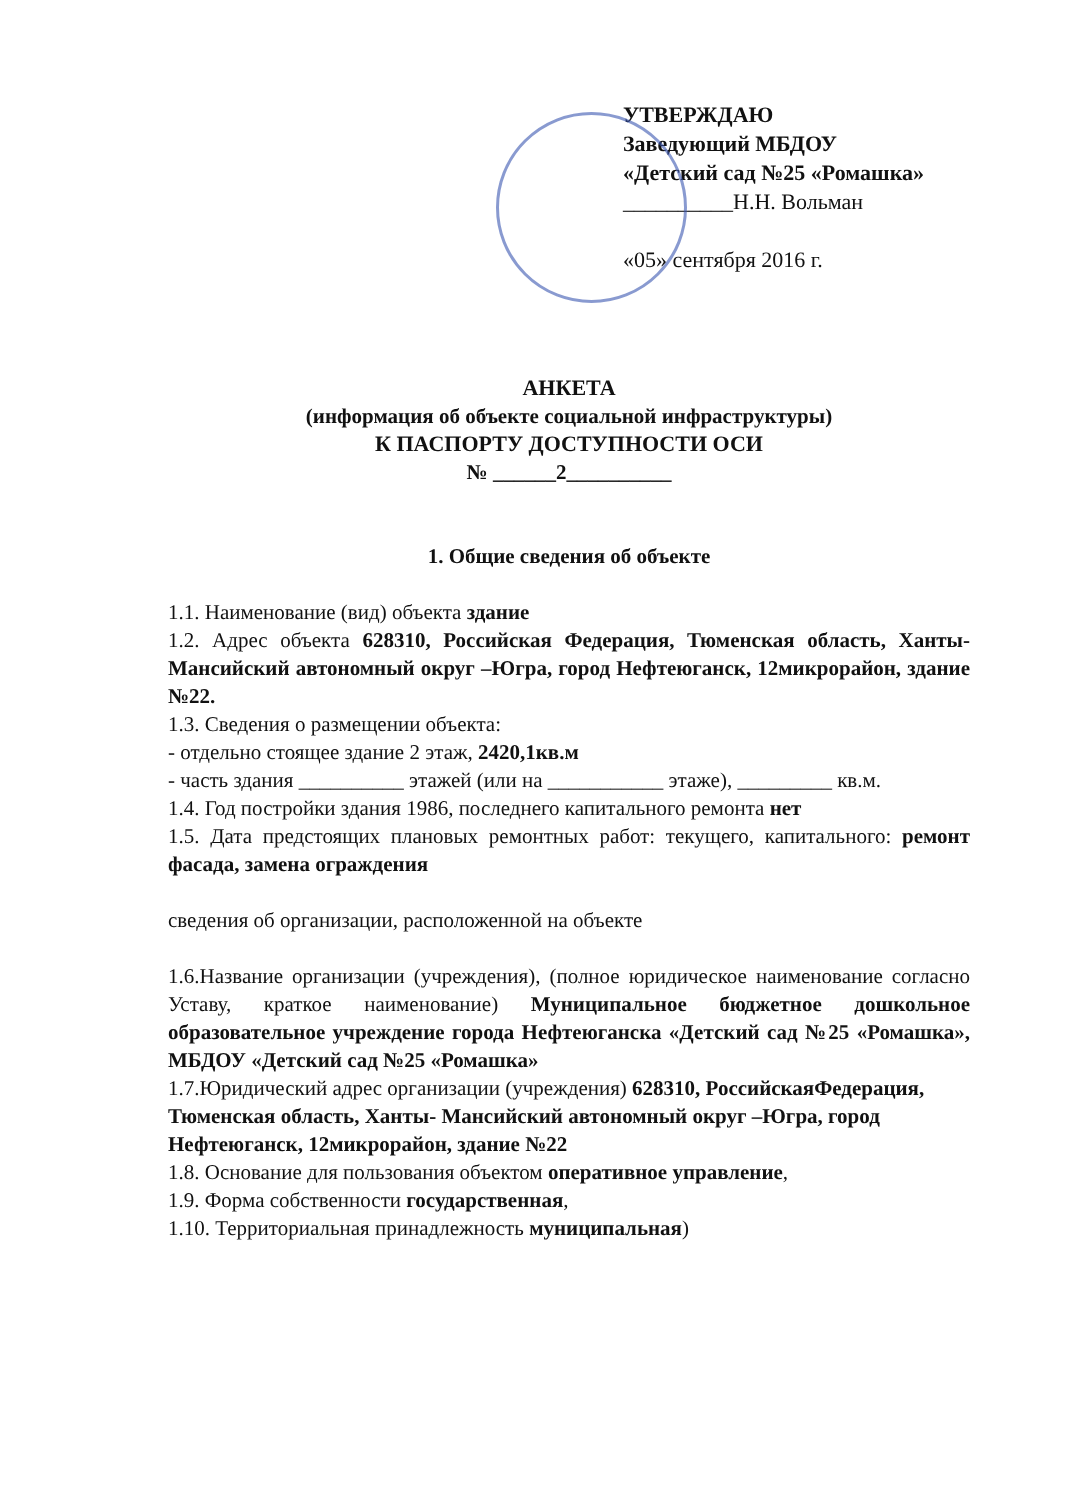УТВЕРЖДАЮ
Заведующий МБДОУ
«Детский сад №25 «Ромашка»
__________Н.Н. Вольман
«05» сентября 2016 г.
АНКЕТА
(информация об объекте социальной инфраструктуры)
К ПАСПОРТУ ДОСТУПНОСТИ ОСИ
№ ______2__________
1. Общие сведения об объекте
1.1. Наименование (вид) объекта здание
1.2. Адрес объекта 628310, Российская Федерация, Тюменская область, Ханты- Мансийский автономный округ –Югра, город Нефтеюганск, 12микрорайон, здание №22.
1.3. Сведения о размещении объекта:
- отдельно стоящее здание 2 этаж, 2420,1кв.м
- часть здания __________ этажей (или на ___________ этаже), _________ кв.м.
1.4. Год постройки здания 1986, последнего капитального ремонта нет
1.5. Дата предстоящих плановых ремонтных работ: текущего, капитального: ремонт фасада, замена ограждения
сведения об организации, расположенной на объекте
1.6.Название организации (учреждения), (полное юридическое наименование согласно Уставу, краткое наименование) Муниципальное бюджетное дошкольное образовательное учреждение города Нефтеюганска «Детский сад №25 «Ромашка», МБДОУ «Детский сад №25 «Ромашка»
1.7.Юридический адрес организации (учреждения) 628310, РоссийскаяФедерация, Тюменская область, Ханты- Мансийский автономный округ –Югра, город Нефтеюганск, 12микрорайон, здание №22
1.8. Основание для пользования объектом оперативное управление,
1.9. Форма собственности государственная,
1.10. Территориальная принадлежность муниципальная)